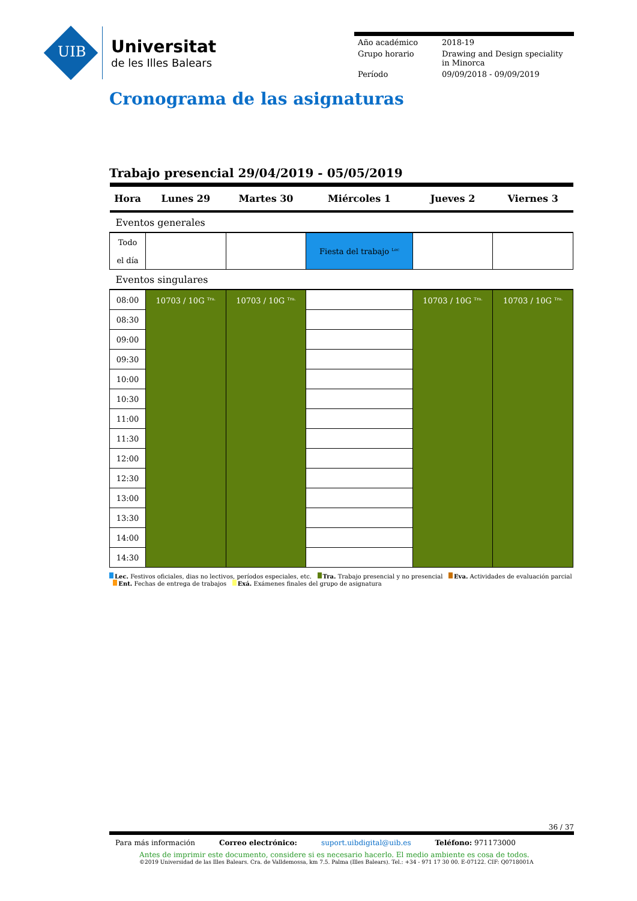UIB
Universitat
de les Illes Balears
| Año académico | 2018-19 |
| Grupo horario | Drawing and Design speciality in Minorca |
| Período | 09/09/2018 - 09/09/2019 |
Cronograma de las asignaturas
Trabajo presencial 29/04/2019 - 05/05/2019
| Hora | Lunes 29 | Martes 30 | Miércoles 1 | Jueves 2 | Viernes 3 |
| --- | --- | --- | --- | --- | --- |
| Eventos generales | | | | | |
| Todo el día | | | Fiesta del trabajo <sup>Lec</sup> | | |
| Eventos singulares | | | | | |
| 08:00 | 10703 / 10G <sup>Tra.</sup> | 10703 / 10G <sup>Tra.</sup> | | 10703 / 10G <sup>Tra.</sup> | 10703 / 10G <sup>Tra.</sup> |
| 08:30 | | | | | |
| 09:00 | | | | | |
| 09:30 | | | | | |
| 10:00 | | | | | |
| 10:30 | | | | | |
| 11:00 | | | | | |
| 11:30 | | | | | |
| 12:00 | | | | | |
| 12:30 | | | | | |
| 13:00 | | | | | |
| 13:30 | | | | | |
| 14:00 | | | | | |
| 14:30 | | | | | |
Lec. Festivos oficiales, dias no lectivos, períodos especiales, etc. Tra. Trabajo presencial y no presencial Eva. Actividades de evaluación parcial Ent. Fechas de entrega de trabajos Exá. Exámenes finales del grupo de asignatura
36 / 37
Para más información Correo electrónico: suport.uibdigital@uib.es Teléfono: 971173000
Antes de imprimir este documento, considere si es necesario hacerlo. El medio ambiente es cosa de todos.
©2019 Universidad de las Illes Balears. Cra. de Valldemossa, km 7.5. Palma (Illes Balears). Tel.: +34 - 971 17 30 00. E-07122. CIF: Q0718001A